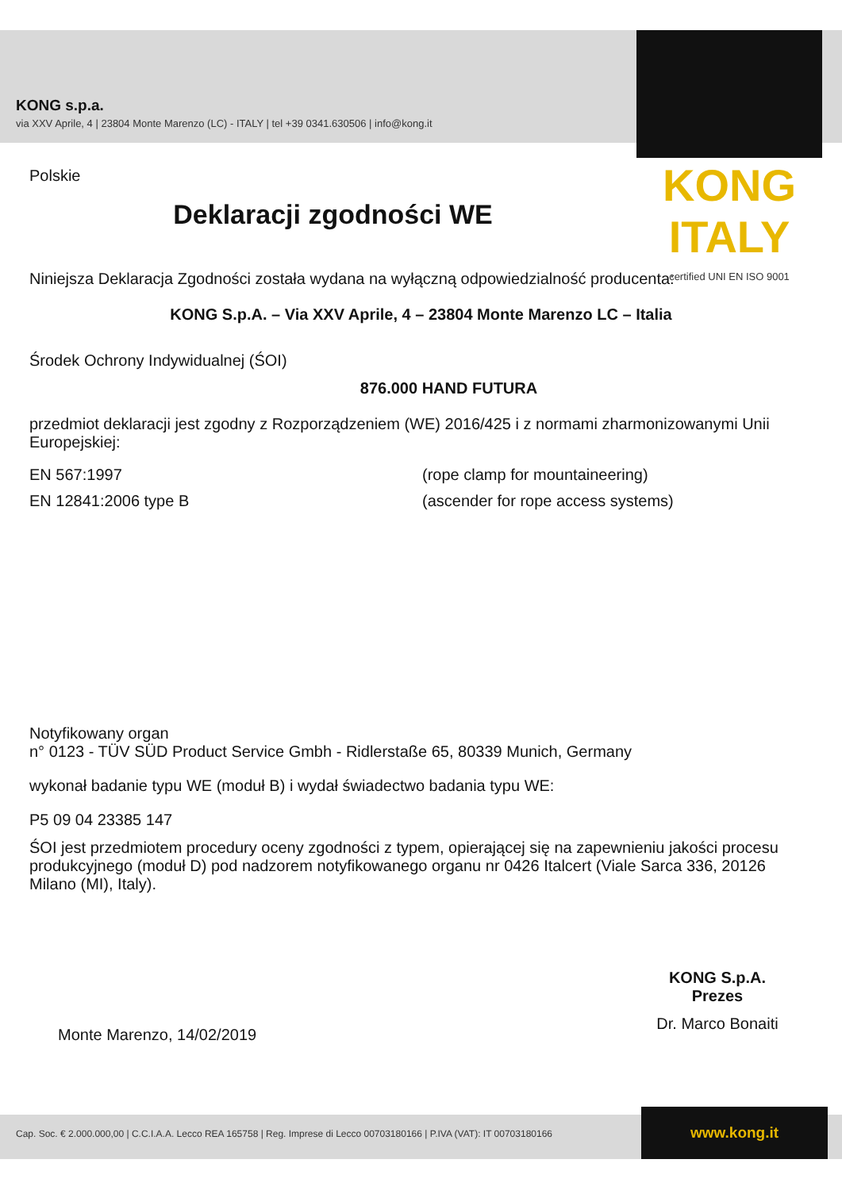KONG s.p.a.
via XXV Aprile, 4 | 23804 Monte Marenzo (LC) - ITALY | tel +39 0341.630506 | info@kong.it
KONG ITALY
certified UNI EN ISO 9001
Polskie
Deklaracji zgodności WE
Niniejsza Deklaracja Zgodności została wydana na wyłączną odpowiedzialność producenta:
KONG S.p.A. – Via XXV Aprile, 4 – 23804 Monte Marenzo LC – Italia
Środek Ochrony Indywidualnej (ŚOI)
876.000 HAND FUTURA
przedmiot deklaracji jest zgodny z Rozporządzeniem (WE) 2016/425 i z normami zharmonizowanymi Unii Europejskiej:
EN 567:1997 (rope clamp for mountaineering)
EN 12841:2006 type B (ascender for rope access systems)
Notyfikowany organ
n° 0123 - TÜV SÜD Product Service Gmbh - Ridlerstaße 65, 80339 Munich, Germany
wykonał badanie typu WE (moduł B) i wydał świadectwo badania typu WE:
P5 09 04 23385 147
ŚOI jest przedmiotem procedury oceny zgodności z typem, opierającej się na zapewnieniu jakości procesu produkcyjnego (moduł D) pod nadzorem notyfikowanego organu nr 0426 Italcert (Viale Sarca 336, 20126 Milano (MI), Italy).
Monte Marenzo, 14/02/2019
KONG S.p.A.
Prezes
Dr. Marco Bonaiti
Cap. Soc. € 2.000.000,00 | C.C.I.A.A. Lecco REA 165758 | Reg. Imprese di Lecco 00703180166 | P.IVA (VAT): IT 00703180166 www.kong.it